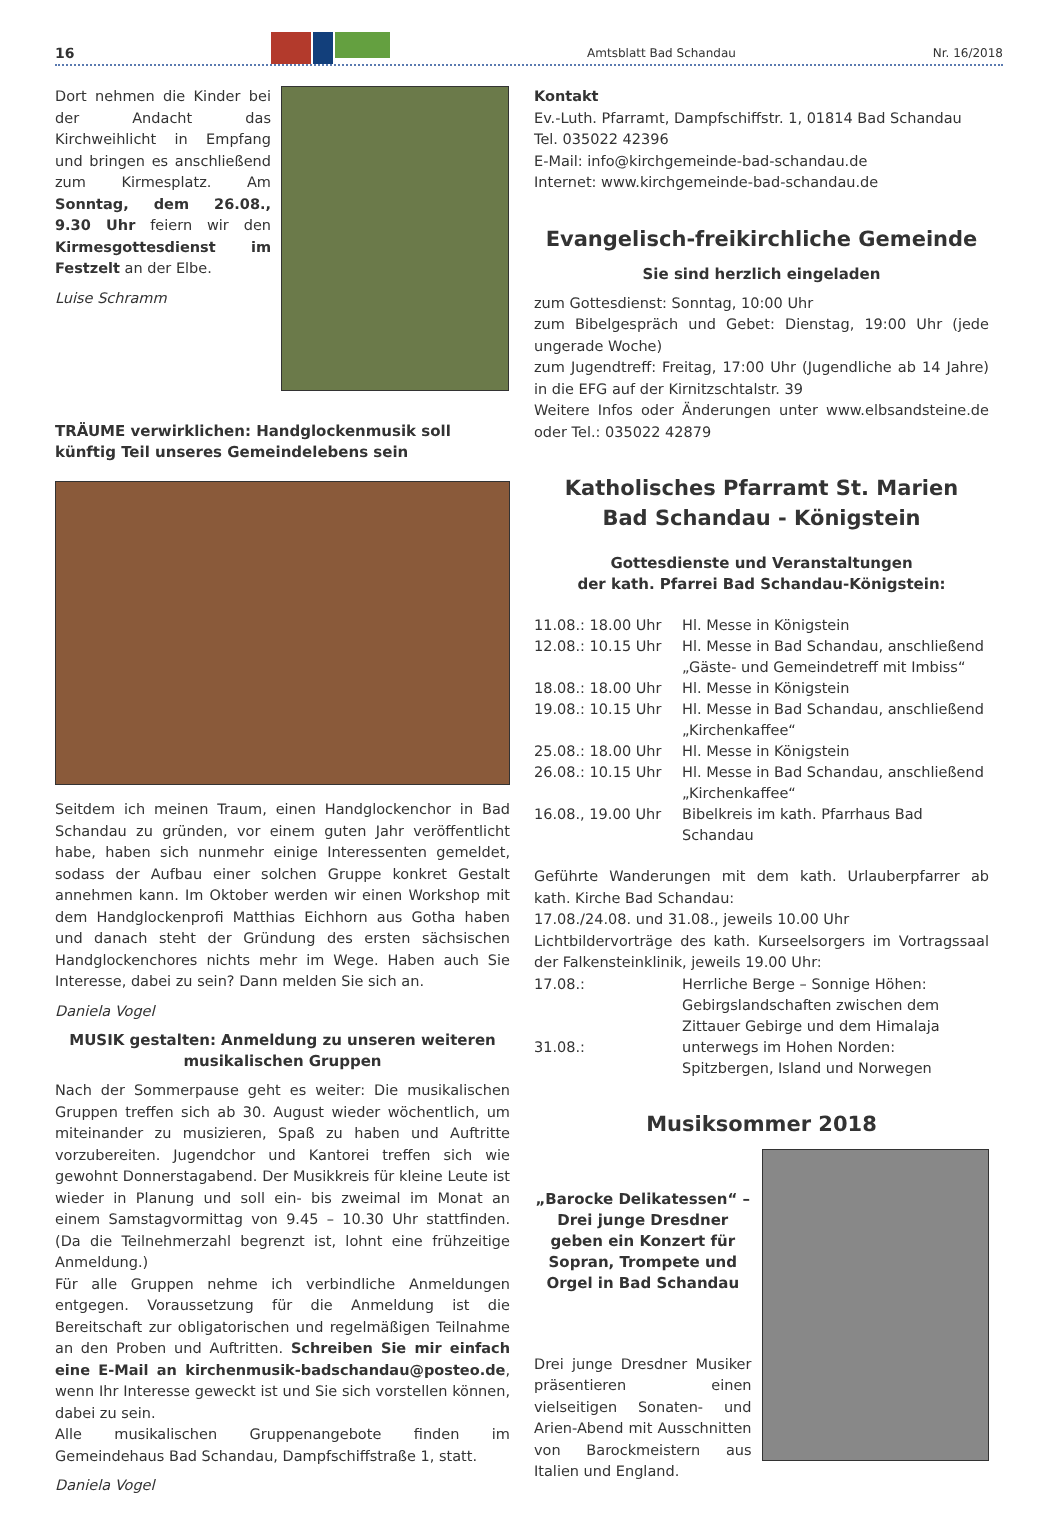16
Amtsblatt Bad Schandau Nr. 16/2018
Dort nehmen die Kinder bei der Andacht das Kirchweihlicht in Empfang und bringen es anschließend zum Kirmesplatz. Am Sonntag, dem 26.08., 9.30 Uhr feiern wir den Kirmesgottesdienst im Festzelt an der Elbe.
Luise Schramm
TRÄUME verwirklichen: Handglockenmusik soll künftig Teil unseres Gemeindelebens sein
Seitdem ich meinen Traum, einen Handglockenchor in Bad Schandau zu gründen, vor einem guten Jahr veröffentlicht habe, haben sich nunmehr einige Interessenten gemeldet, sodass der Aufbau einer solchen Gruppe konkret Gestalt annehmen kann. Im Oktober werden wir einen Workshop mit dem Handglockenprofi Matthias Eichhorn aus Gotha haben und danach steht der Gründung des ersten sächsischen Handglockenchores nichts mehr im Wege. Haben auch Sie Interesse, dabei zu sein? Dann melden Sie sich an.
Daniela Vogel
MUSIK gestalten: Anmeldung zu unseren weiteren musikalischen Gruppen
Nach der Sommerpause geht es weiter: Die musikalischen Gruppen treffen sich ab 30. August wieder wöchentlich, um miteinander zu musizieren, Spaß zu haben und Auftritte vorzubereiten. Jugendchor und Kantorei treffen sich wie gewohnt Donnerstagabend. Der Musikkreis für kleine Leute ist wieder in Planung und soll ein- bis zweimal im Monat an einem Samstagvormittag von 9.45 – 10.30 Uhr stattfinden. (Da die Teilnehmerzahl begrenzt ist, lohnt eine frühzeitige Anmeldung.)
Für alle Gruppen nehme ich verbindliche Anmeldungen entgegen. Voraussetzung für die Anmeldung ist die Bereitschaft zur obligatorischen und regelmäßigen Teilnahme an den Proben und Auftritten. Schreiben Sie mir einfach eine E-Mail an kirchenmusik-badschandau@posteo.de, wenn Ihr Interesse geweckt ist und Sie sich vorstellen können, dabei zu sein.
Alle musikalischen Gruppenangebote finden im Gemeindehaus Bad Schandau, Dampfschiffstraße 1, statt.
Daniela Vogel
Kontakt
Ev.-Luth. Pfarramt, Dampfschiffstr. 1, 01814 Bad Schandau
Tel. 035022 42396
E-Mail: info@kirchgemeinde-bad-schandau.de
Internet: www.kirchgemeinde-bad-schandau.de
Evangelisch-freikirchliche Gemeinde
Sie sind herzlich eingeladen
zum Gottesdienst: Sonntag, 10:00 Uhr
zum Bibelgespräch und Gebet: Dienstag, 19:00 Uhr (jede ungerade Woche)
zum Jugendtreff: Freitag, 17:00 Uhr (Jugendliche ab 14 Jahre) in die EFG auf der Kirnitzschtalstr. 39
Weitere Infos oder Änderungen unter www.elbsandsteine.de oder Tel.: 035022 42879
Katholisches Pfarramt St. Marien
Bad Schandau - Königstein
Gottesdienste und Veranstaltungen
der kath. Pfarrei Bad Schandau-Königstein:
| 11.08.: 18.00 Uhr | Hl. Messe in Königstein |
| 12.08.: 10.15 Uhr | Hl. Messe in Bad Schandau, anschließend „Gäste- und Gemeindetreff mit Imbiss“ |
| 18.08.: 18.00 Uhr | Hl. Messe in Königstein |
| 19.08.: 10.15 Uhr | Hl. Messe in Bad Schandau, anschließend „Kirchenkaffee“ |
| 25.08.: 18.00 Uhr | Hl. Messe in Königstein |
| 26.08.: 10.15 Uhr | Hl. Messe in Bad Schandau, anschließend „Kirchenkaffee“ |
| 16.08., 19.00 Uhr | Bibelkreis im kath. Pfarrhaus Bad Schandau |
Geführte Wanderungen mit dem kath. Urlauberpfarrer ab kath. Kirche Bad Schandau:
17.08./24.08. und 31.08., jeweils 10.00 Uhr
Lichtbildervorträge des kath. Kurseelsorgers im Vortragssaal der Falkensteinklinik, jeweils 19.00 Uhr:
| 17.08.: | Herrliche Berge – Sonnige Höhen: Gebirgslandschaften zwischen dem Zittauer Gebirge und dem Himalaja |
| 31.08.: | unterwegs im Hohen Norden: Spitzbergen, Island und Norwegen |
Musiksommer 2018
„Barocke Delikatessen“ – Drei junge Dresdner geben ein Konzert für Sopran, Trompete und Orgel in Bad Schandau
Drei junge Dresdner Musiker präsentieren einen vielseitigen Sonaten- und Arien-Abend mit Ausschnitten von Barockmeistern aus Italien und England.